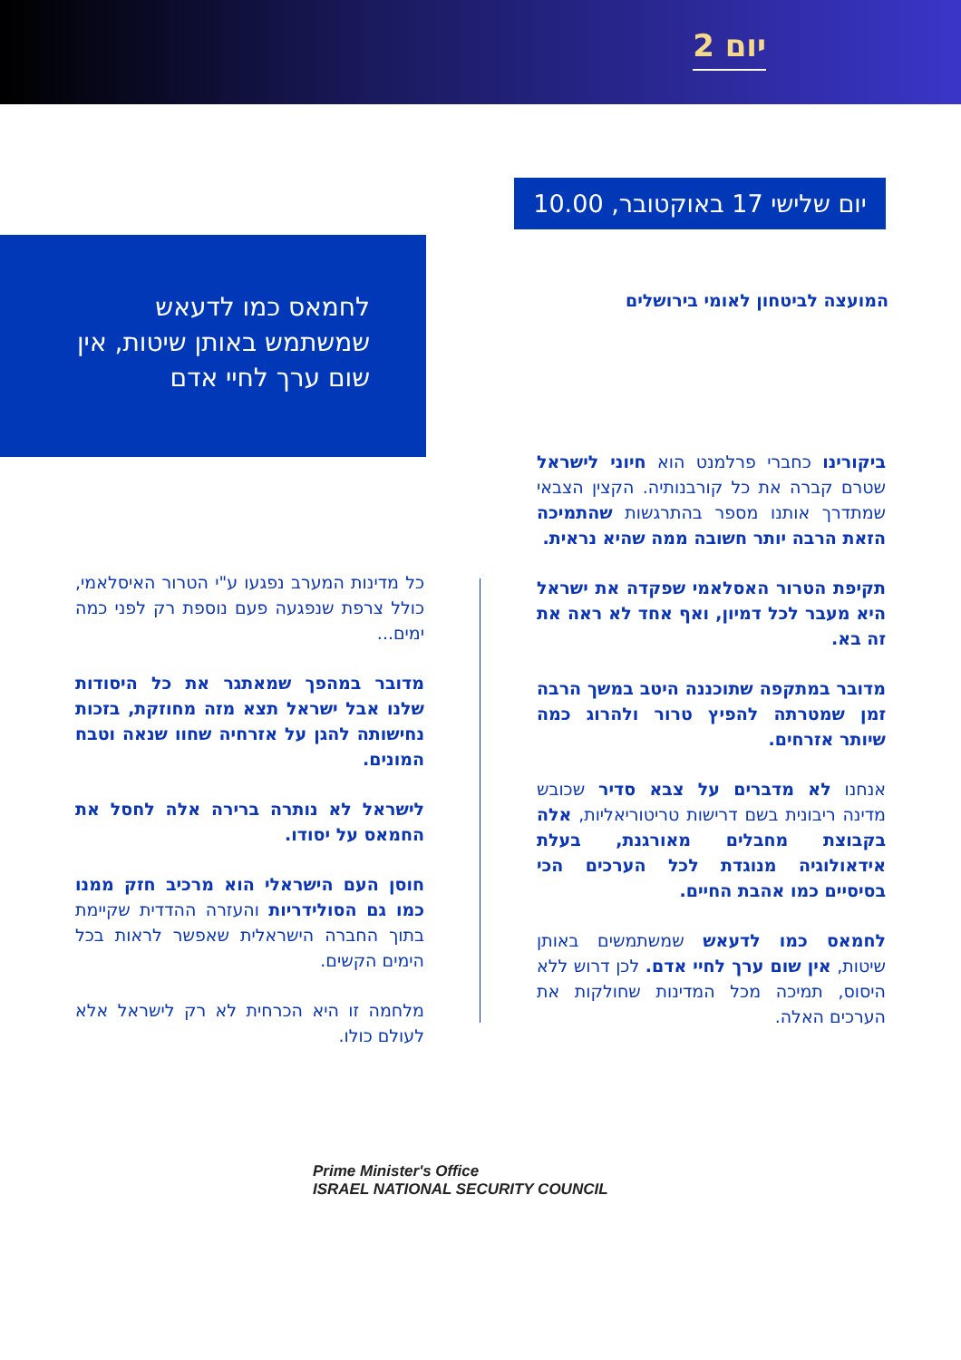יום 2
יום שלישי 17 באוקטובר, 10.00
לחמאס כמו לדעאש שמשתמש באותן שיטות, אין שום ערך לחיי אדם
המועצה לביטחון לאומי בירושלים
ביקורינו כחברי פרלמנט הוא חיוני לישראל שטרם קברה את כל קורבנותיה. הקצין הצבאי שמתדרך אותנו מספר בהתרגשות שהתמיכה הזאת הרבה יותר חשובה ממה שהיא נראית.
תקיפת הטרור האסלאמי שפקדה את ישראל היא מעבר לכל דמיון, ואף אחד לא ראה את זה בא.
מדובר במתקפה שתוכננה היטב במשך הרבה זמן שמטרתה להפיץ טרור ולהרוג כמה שיותר אזרחים.
אנחנו לא מדברים על צבא סדיר שכובש מדינה ריבונית בשם דרישות טריטוריאליות, אלה בקבוצת מחבלים מאורגנת, בעלת אידאולוגיה מנוגדת לכל הערכים הכי בסיסיים כמו אהבת החיים.
לחמאס כמו לדעאש שמשתמשים באותן שיטות, אין שום ערך לחיי אדם. לכן דרוש ללא היסוס, תמיכה מכל המדינות שחולקות את הערכים האלה.
כל מדינות המערב נפגעו ע"י הטרור האיסלאמי, כולל צרפת שנפגעה פעם נוספת רק לפני כמה ימים...
מדובר במהפך שמאתגר את כל היסודות שלנו אבל ישראל תצא מזה מחוזקת, בזכות נחישותה להגן על אזרחיה שחוו שנאה וטבח המונים.
לישראל לא נותרה ברירה אלה לחסל את החמאס על יסודו.
חוסן העם הישראלי הוא מרכיב חזק ממנו כמו גם הסולידריות והעזרה ההדדית שקיימת בתוך החברה הישראלית שאפשר לראות בכל הימים הקשים.
מלחמה זו היא הכרחית לא רק לישראל אלא לעולם כולו.
Prime Minister's Office
ISRAEL NATIONAL SECURITY COUNCIL